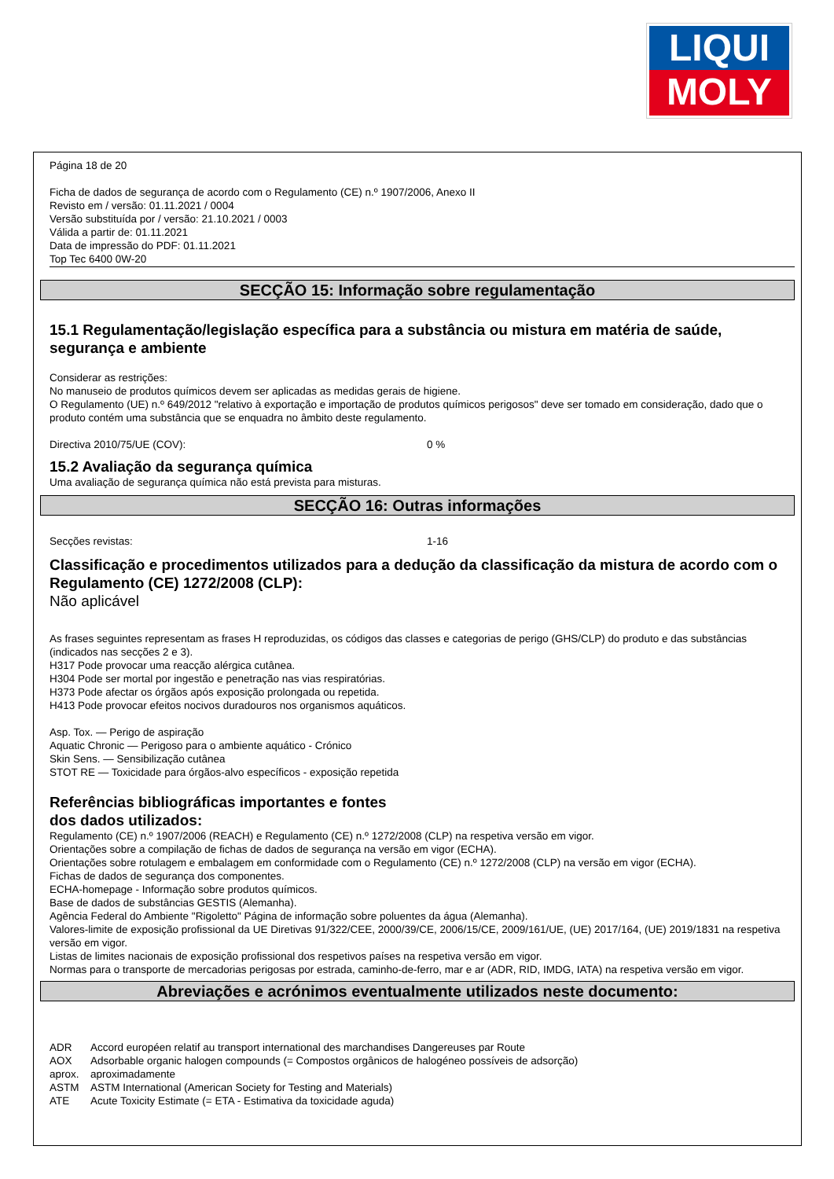LIQUI
MOLY
Página 18 de 20
Ficha de dados de segurança de acordo com o Regulamento (CE) n.º 1907/2006, Anexo II
Revisto em / versão: 01.11.2021 / 0004
Versão substituída por / versão: 21.10.2021 / 0003
Válida a partir de: 01.11.2021
Data de impressão do PDF: 01.11.2021
Top Tec 6400 0W-20
SECÇÃO 15: Informação sobre regulamentação
15.1 Regulamentação/legislação específica para a substância ou mistura em matéria de saúde, segurança e ambiente
Considerar as restrições:
No manuseio de produtos químicos devem ser aplicadas as medidas gerais de higiene.
O Regulamento (UE) n.º 649/2012 "relativo à exportação e importação de produtos químicos perigosos" deve ser tomado em consideração, dado que o produto contém uma substância que se enquadra no âmbito deste regulamento.
Directiva 2010/75/UE (COV): 0 %
15.2 Avaliação da segurança química
Uma avaliação de segurança química não está prevista para misturas.
SECÇÃO 16: Outras informações
Secções revistas: 1-16
Classificação e procedimentos utilizados para a dedução da classificação da mistura de acordo com o Regulamento (CE) 1272/2008 (CLP):
Não aplicável
As frases seguintes representam as frases H reproduzidas, os códigos das classes e categorias de perigo (GHS/CLP) do produto e das substâncias (indicados nas secções 2 e 3).
H317 Pode provocar uma reacção alérgica cutânea.
H304 Pode ser mortal por ingestão e penetração nas vias respiratórias.
H373 Pode afectar os órgãos após exposição prolongada ou repetida.
H413 Pode provocar efeitos nocivos duradouros nos organismos aquáticos.
Asp. Tox. — Perigo de aspiração
Aquatic Chronic — Perigoso para o ambiente aquático - Crónico
Skin Sens. — Sensibilização cutânea
STOT RE — Toxicidade para órgãos-alvo específicos - exposição repetida
Referências bibliográficas importantes e fontes
dos dados utilizados:
Regulamento (CE) n.º 1907/2006 (REACH) e Regulamento (CE) n.º 1272/2008 (CLP) na respetiva versão em vigor.
Orientações sobre a compilação de fichas de dados de segurança na versão em vigor (ECHA).
Orientações sobre rotulagem e embalagem em conformidade com o Regulamento (CE) n.º 1272/2008 (CLP) na versão em vigor (ECHA).
Fichas de dados de segurança dos componentes.
ECHA-homepage - Informação sobre produtos químicos.
Base de dados de substâncias GESTIS (Alemanha).
Agência Federal do Ambiente "Rigoletto" Página de informação sobre poluentes da água (Alemanha).
Valores-limite de exposição profissional da UE Diretivas 91/322/CEE, 2000/39/CE, 2006/15/CE, 2009/161/UE, (UE) 2017/164, (UE) 2019/1831 na respetiva versão em vigor.
Listas de limites nacionais de exposição profissional dos respetivos países na respetiva versão em vigor.
Normas para o transporte de mercadorias perigosas por estrada, caminho-de-ferro, mar e ar (ADR, RID, IMDG, IATA) na respetiva versão em vigor.
Abreviações e acrónimos eventualmente utilizados neste documento:
ADR Accord européen relatif au transport international des marchandises Dangereuses par Route
AOX Adsorbable organic halogen compounds (= Compostos orgânicos de halogéneo possíveis de adsorção)
aprox. aproximadamente
ASTM ASTM International (American Society for Testing and Materials)
ATE Acute Toxicity Estimate (= ETA - Estimativa da toxicidade aguda)